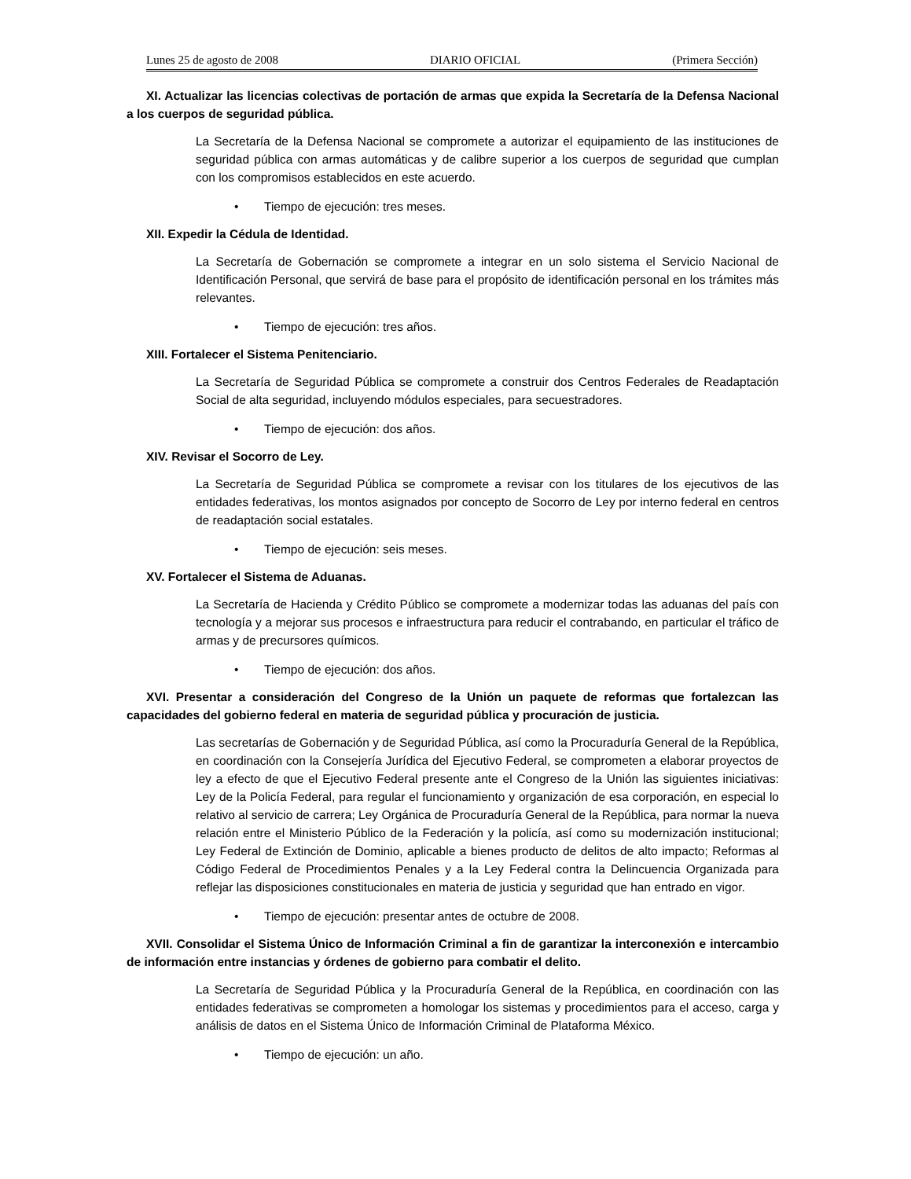Lunes 25 de agosto de 2008 DIARIO OFICIAL (Primera Sección)
XI. Actualizar las licencias colectivas de portación de armas que expida la Secretaría de la Defensa Nacional a los cuerpos de seguridad pública.
La Secretaría de la Defensa Nacional se compromete a autorizar el equipamiento de las instituciones de seguridad pública con armas automáticas y de calibre superior a los cuerpos de seguridad que cumplan con los compromisos establecidos en este acuerdo.
• Tiempo de ejecución: tres meses.
XII. Expedir la Cédula de Identidad.
La Secretaría de Gobernación se compromete a integrar en un solo sistema el Servicio Nacional de Identificación Personal, que servirá de base para el propósito de identificación personal en los trámites más relevantes.
• Tiempo de ejecución: tres años.
XIII. Fortalecer el Sistema Penitenciario.
La Secretaría de Seguridad Pública se compromete a construir dos Centros Federales de Readaptación Social de alta seguridad, incluyendo módulos especiales, para secuestradores.
• Tiempo de ejecución: dos años.
XIV. Revisar el Socorro de Ley.
La Secretaría de Seguridad Pública se compromete a revisar con los titulares de los ejecutivos de las entidades federativas, los montos asignados por concepto de Socorro de Ley por interno federal en centros de readaptación social estatales.
• Tiempo de ejecución: seis meses.
XV. Fortalecer el Sistema de Aduanas.
La Secretaría de Hacienda y Crédito Público se compromete a modernizar todas las aduanas del país con tecnología y a mejorar sus procesos e infraestructura para reducir el contrabando, en particular el tráfico de armas y de precursores químicos.
• Tiempo de ejecución: dos años.
XVI. Presentar a consideración del Congreso de la Unión un paquete de reformas que fortalezcan las capacidades del gobierno federal en materia de seguridad pública y procuración de justicia.
Las secretarías de Gobernación y de Seguridad Pública, así como la Procuraduría General de la República, en coordinación con la Consejería Jurídica del Ejecutivo Federal, se comprometen a elaborar proyectos de ley a efecto de que el Ejecutivo Federal presente ante el Congreso de la Unión las siguientes iniciativas: Ley de la Policía Federal, para regular el funcionamiento y organización de esa corporación, en especial lo relativo al servicio de carrera; Ley Orgánica de Procuraduría General de la República, para normar la nueva relación entre el Ministerio Público de la Federación y la policía, así como su modernización institucional; Ley Federal de Extinción de Dominio, aplicable a bienes producto de delitos de alto impacto; Reformas al Código Federal de Procedimientos Penales y a la Ley Federal contra la Delincuencia Organizada para reflejar las disposiciones constitucionales en materia de justicia y seguridad que han entrado en vigor.
• Tiempo de ejecución: presentar antes de octubre de 2008.
XVII. Consolidar el Sistema Único de Información Criminal a fin de garantizar la interconexión e intercambio de información entre instancias y órdenes de gobierno para combatir el delito.
La Secretaría de Seguridad Pública y la Procuraduría General de la República, en coordinación con las entidades federativas se comprometen a homologar los sistemas y procedimientos para el acceso, carga y análisis de datos en el Sistema Único de Información Criminal de Plataforma México.
• Tiempo de ejecución: un año.